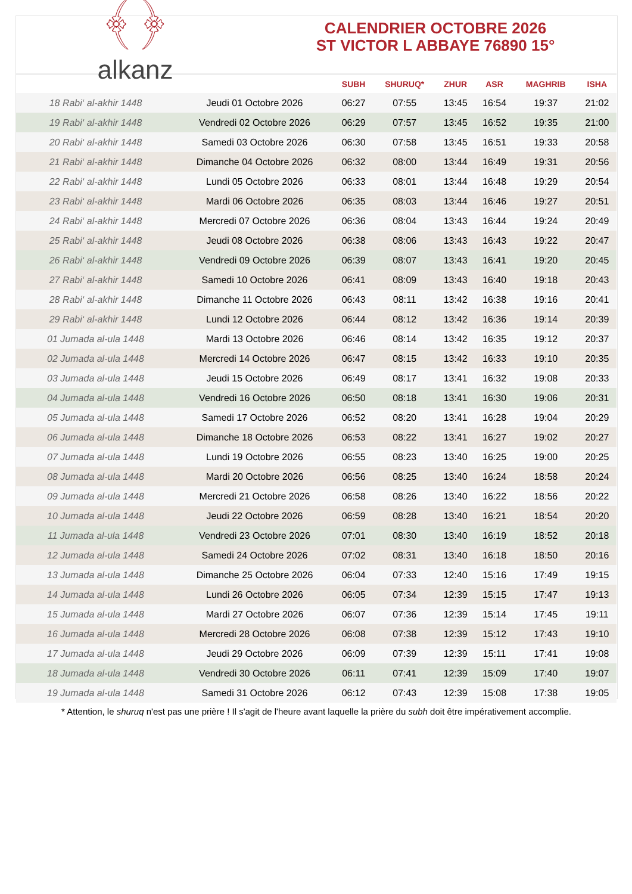﴾﴿
alkanz
CALENDRIER OCTOBRE 2026
ST VICTOR L ABBAYE 76890 15°
| | | SUBH | SHURUQ* | ZHUR | ASR | MAGHRIB | ISHA |
| --- | --- | --- | --- | --- | --- | --- | --- |
| 18 Rabi‘ al-akhir 1448 | Jeudi 01 Octobre 2026 | 06:27 | 07:55 | 13:45 | 16:54 | 19:37 | 21:02 |
| 19 Rabi‘ al-akhir 1448 | Vendredi 02 Octobre 2026 | 06:29 | 07:57 | 13:45 | 16:52 | 19:35 | 21:00 |
| 20 Rabi‘ al-akhir 1448 | Samedi 03 Octobre 2026 | 06:30 | 07:58 | 13:45 | 16:51 | 19:33 | 20:58 |
| 21 Rabi‘ al-akhir 1448 | Dimanche 04 Octobre 2026 | 06:32 | 08:00 | 13:44 | 16:49 | 19:31 | 20:56 |
| 22 Rabi‘ al-akhir 1448 | Lundi 05 Octobre 2026 | 06:33 | 08:01 | 13:44 | 16:48 | 19:29 | 20:54 |
| 23 Rabi‘ al-akhir 1448 | Mardi 06 Octobre 2026 | 06:35 | 08:03 | 13:44 | 16:46 | 19:27 | 20:51 |
| 24 Rabi‘ al-akhir 1448 | Mercredi 07 Octobre 2026 | 06:36 | 08:04 | 13:43 | 16:44 | 19:24 | 20:49 |
| 25 Rabi‘ al-akhir 1448 | Jeudi 08 Octobre 2026 | 06:38 | 08:06 | 13:43 | 16:43 | 19:22 | 20:47 |
| 26 Rabi‘ al-akhir 1448 | Vendredi 09 Octobre 2026 | 06:39 | 08:07 | 13:43 | 16:41 | 19:20 | 20:45 |
| 27 Rabi‘ al-akhir 1448 | Samedi 10 Octobre 2026 | 06:41 | 08:09 | 13:43 | 16:40 | 19:18 | 20:43 |
| 28 Rabi‘ al-akhir 1448 | Dimanche 11 Octobre 2026 | 06:43 | 08:11 | 13:42 | 16:38 | 19:16 | 20:41 |
| 29 Rabi‘ al-akhir 1448 | Lundi 12 Octobre 2026 | 06:44 | 08:12 | 13:42 | 16:36 | 19:14 | 20:39 |
| 01 Jumada al-ula 1448 | Mardi 13 Octobre 2026 | 06:46 | 08:14 | 13:42 | 16:35 | 19:12 | 20:37 |
| 02 Jumada al-ula 1448 | Mercredi 14 Octobre 2026 | 06:47 | 08:15 | 13:42 | 16:33 | 19:10 | 20:35 |
| 03 Jumada al-ula 1448 | Jeudi 15 Octobre 2026 | 06:49 | 08:17 | 13:41 | 16:32 | 19:08 | 20:33 |
| 04 Jumada al-ula 1448 | Vendredi 16 Octobre 2026 | 06:50 | 08:18 | 13:41 | 16:30 | 19:06 | 20:31 |
| 05 Jumada al-ula 1448 | Samedi 17 Octobre 2026 | 06:52 | 08:20 | 13:41 | 16:28 | 19:04 | 20:29 |
| 06 Jumada al-ula 1448 | Dimanche 18 Octobre 2026 | 06:53 | 08:22 | 13:41 | 16:27 | 19:02 | 20:27 |
| 07 Jumada al-ula 1448 | Lundi 19 Octobre 2026 | 06:55 | 08:23 | 13:40 | 16:25 | 19:00 | 20:25 |
| 08 Jumada al-ula 1448 | Mardi 20 Octobre 2026 | 06:56 | 08:25 | 13:40 | 16:24 | 18:58 | 20:24 |
| 09 Jumada al-ula 1448 | Mercredi 21 Octobre 2026 | 06:58 | 08:26 | 13:40 | 16:22 | 18:56 | 20:22 |
| 10 Jumada al-ula 1448 | Jeudi 22 Octobre 2026 | 06:59 | 08:28 | 13:40 | 16:21 | 18:54 | 20:20 |
| 11 Jumada al-ula 1448 | Vendredi 23 Octobre 2026 | 07:01 | 08:30 | 13:40 | 16:19 | 18:52 | 20:18 |
| 12 Jumada al-ula 1448 | Samedi 24 Octobre 2026 | 07:02 | 08:31 | 13:40 | 16:18 | 18:50 | 20:16 |
| 13 Jumada al-ula 1448 | Dimanche 25 Octobre 2026 | 06:04 | 07:33 | 12:40 | 15:16 | 17:49 | 19:15 |
| 14 Jumada al-ula 1448 | Lundi 26 Octobre 2026 | 06:05 | 07:34 | 12:39 | 15:15 | 17:47 | 19:13 |
| 15 Jumada al-ula 1448 | Mardi 27 Octobre 2026 | 06:07 | 07:36 | 12:39 | 15:14 | 17:45 | 19:11 |
| 16 Jumada al-ula 1448 | Mercredi 28 Octobre 2026 | 06:08 | 07:38 | 12:39 | 15:12 | 17:43 | 19:10 |
| 17 Jumada al-ula 1448 | Jeudi 29 Octobre 2026 | 06:09 | 07:39 | 12:39 | 15:11 | 17:41 | 19:08 |
| 18 Jumada al-ula 1448 | Vendredi 30 Octobre 2026 | 06:11 | 07:41 | 12:39 | 15:09 | 17:40 | 19:07 |
| 19 Jumada al-ula 1448 | Samedi 31 Octobre 2026 | 06:12 | 07:43 | 12:39 | 15:08 | 17:38 | 19:05 |
* Attention, le shuruq n'est pas une prière ! Il s'agit de l'heure avant laquelle la prière du subh doit être impérativement accomplie.